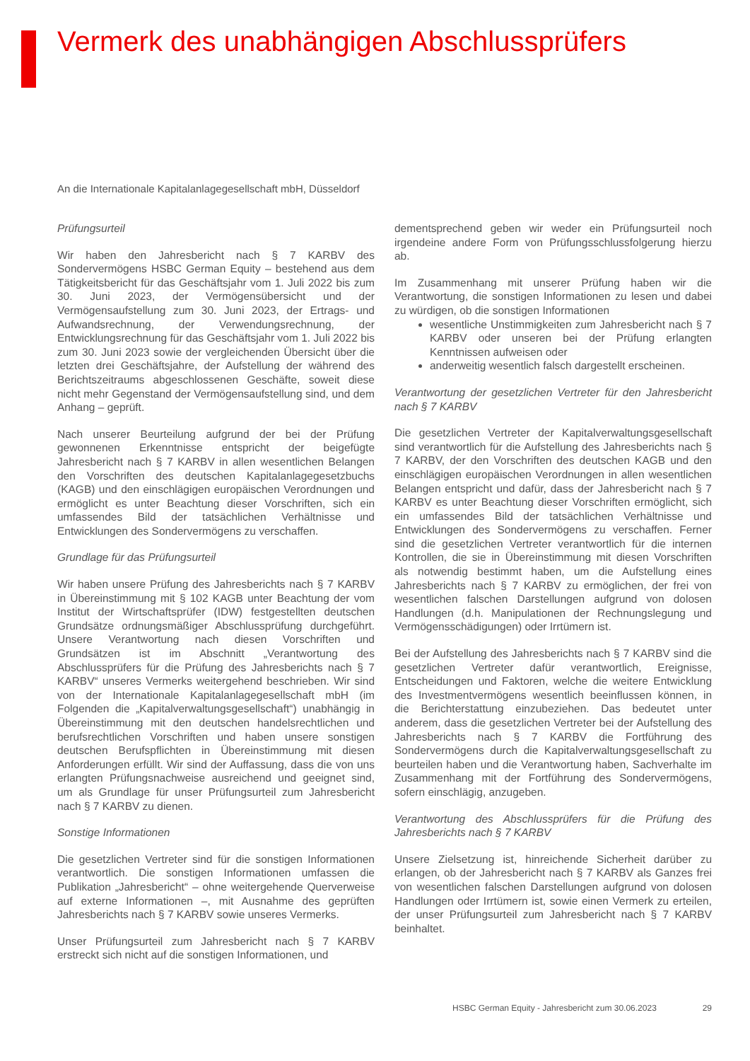Vermerk des unabhängigen Abschlussprüfers
An die Internationale Kapitalanlagegesellschaft mbH, Düsseldorf
Prüfungsurteil
Wir haben den Jahresbericht nach § 7 KARBV des Sondervermögens HSBC German Equity – bestehend aus dem Tätigkeitsbericht für das Geschäftsjahr vom 1. Juli 2022 bis zum 30. Juni 2023, der Vermögensübersicht und der Vermögensaufstellung zum 30. Juni 2023, der Ertrags- und Aufwandsrechnung, der Verwendungsrechnung, der Entwicklungsrechnung für das Geschäftsjahr vom 1. Juli 2022 bis zum 30. Juni 2023 sowie der vergleichenden Übersicht über die letzten drei Geschäftsjahre, der Aufstellung der während des Berichtszeitraums abgeschlossenen Geschäfte, soweit diese nicht mehr Gegenstand der Vermögensaufstellung sind, und dem Anhang – geprüft.
Nach unserer Beurteilung aufgrund der bei der Prüfung gewonnenen Erkenntnisse entspricht der beigefügte Jahresbericht nach § 7 KARBV in allen wesentlichen Belangen den Vorschriften des deutschen Kapitalanlagegesetzbuchs (KAGB) und den einschlägigen europäischen Verordnungen und ermöglicht es unter Beachtung dieser Vorschriften, sich ein umfassendes Bild der tatsächlichen Verhältnisse und Entwicklungen des Sondervermögens zu verschaffen.
Grundlage für das Prüfungsurteil
Wir haben unsere Prüfung des Jahresberichts nach § 7 KARBV in Übereinstimmung mit § 102 KAGB unter Beachtung der vom Institut der Wirtschaftsprüfer (IDW) festgestellten deutschen Grundsätze ordnungsmäßiger Abschlussprüfung durchgeführt. Unsere Verantwortung nach diesen Vorschriften und Grundsätzen ist im Abschnitt „Verantwortung des Abschlussprüfers für die Prüfung des Jahresberichts nach § 7 KARBV“ unseres Vermerks weitergehend beschrieben. Wir sind von der Internationale Kapitalanlagegesellschaft mbH (im Folgenden die „Kapitalverwaltungsgesellschaft“) unabhängig in Übereinstimmung mit den deutschen handelsrechtlichen und berufsrechtlichen Vorschriften und haben unsere sonstigen deutschen Berufspflichten in Übereinstimmung mit diesen Anforderungen erfüllt. Wir sind der Auffassung, dass die von uns erlangten Prüfungsnachweise ausreichend und geeignet sind, um als Grundlage für unser Prüfungsurteil zum Jahresbericht nach § 7 KARBV zu dienen.
Sonstige Informationen
Die gesetzlichen Vertreter sind für die sonstigen Informationen verantwortlich. Die sonstigen Informationen umfassen die Publikation „Jahresbericht“ – ohne weitergehende Querverweise auf externe Informationen –, mit Ausnahme des geprüften Jahresberichts nach § 7 KARBV sowie unseres Vermerks.
Unser Prüfungsurteil zum Jahresbericht nach § 7 KARBV erstreckt sich nicht auf die sonstigen Informationen, und
dementsprechend geben wir weder ein Prüfungsurteil noch irgendeine andere Form von Prüfungsschlussfolgerung hierzu ab.
Im Zusammenhang mit unserer Prüfung haben wir die Verantwortung, die sonstigen Informationen zu lesen und dabei zu würdigen, ob die sonstigen Informationen
wesentliche Unstimmigkeiten zum Jahresbericht nach § 7 KARBV oder unseren bei der Prüfung erlangten Kenntnissen aufweisen oder
anderweitig wesentlich falsch dargestellt erscheinen.
Verantwortung der gesetzlichen Vertreter für den Jahresbericht nach § 7 KARBV
Die gesetzlichen Vertreter der Kapitalverwaltungsgesellschaft sind verantwortlich für die Aufstellung des Jahresberichts nach § 7 KARBV, der den Vorschriften des deutschen KAGB und den einschlägigen europäischen Verordnungen in allen wesentlichen Belangen entspricht und dafür, dass der Jahresbericht nach § 7 KARBV es unter Beachtung dieser Vorschriften ermöglicht, sich ein umfassendes Bild der tatsächlichen Verhältnisse und Entwicklungen des Sondervermögens zu verschaffen. Ferner sind die gesetzlichen Vertreter verantwortlich für die internen Kontrollen, die sie in Übereinstimmung mit diesen Vorschriften als notwendig bestimmt haben, um die Aufstellung eines Jahresberichts nach § 7 KARBV zu ermöglichen, der frei von wesentlichen falschen Darstellungen aufgrund von dolosen Handlungen (d.h. Manipulationen der Rechnungslegung und Vermögensschädigungen) oder Irrtümern ist.
Bei der Aufstellung des Jahresberichts nach § 7 KARBV sind die gesetzlichen Vertreter dafür verantwortlich, Ereignisse, Entscheidungen und Faktoren, welche die weitere Entwicklung des Investmentvermögens wesentlich beeinflussen können, in die Berichterstattung einzubeziehen. Das bedeutet unter anderem, dass die gesetzlichen Vertreter bei der Aufstellung des Jahresberichts nach § 7 KARBV die Fortführung des Sondervermögens durch die Kapitalverwaltungsgesellschaft zu beurteilen haben und die Verantwortung haben, Sachverhalte im Zusammenhang mit der Fortführung des Sondervermögens, sofern einschlägig, anzugeben.
Verantwortung des Abschlussprüfers für die Prüfung des Jahresberichts nach § 7 KARBV
Unsere Zielsetzung ist, hinreichende Sicherheit darüber zu erlangen, ob der Jahresbericht nach § 7 KARBV als Ganzes frei von wesentlichen falschen Darstellungen aufgrund von dolosen Handlungen oder Irrtümern ist, sowie einen Vermerk zu erteilen, der unser Prüfungsurteil zum Jahresbericht nach § 7 KARBV beinhaltet.
HSBC German Equity - Jahresbericht zum 30.06.2023 29